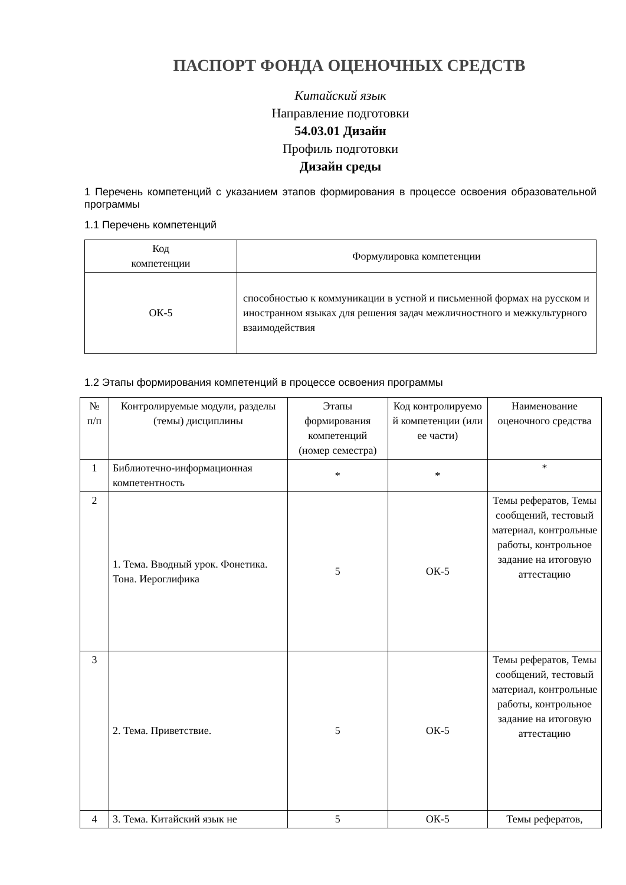ПАСПОРТ ФОНДА ОЦЕНОЧНЫХ СРЕДСТВ
Китайский язык
Направление подготовки
54.03.01 Дизайн
Профиль подготовки
Дизайн среды
1 Перечень компетенций с указанием этапов формирования в процессе освоения образовательной программы
1.1 Перечень компетенций
| Код компетенции | Формулировка компетенции |
| --- | --- |
| ОК-5 | способностью к коммуникации в устной и письменной формах на русском и иностранном языках для решения задач межличностного и межкультурного взаимодействия |
1.2 Этапы формирования компетенций в процессе освоения программы
| № п/п | Контролируемые модули, разделы (темы) дисциплины | Этапы формирования компетенций (номер семестра) | Код контролируемо й компетенции (или ее части) | Наименование оценочного средства |
| --- | --- | --- | --- | --- |
| 1 | Библиотечно-информационная компетентность | * | * | * |
| 2 | 1. Тема. Вводный урок. Фонетика. Тона. Иероглифика | 5 | ОК-5 | Темы рефератов, Темы сообщений, тестовый материал, контрольные работы, контрольное задание на итоговую аттестацию |
| 3 | 2. Тема. Приветствие. | 5 | ОК-5 | Темы рефератов, Темы сообщений, тестовый материал, контрольные работы, контрольное задание на итоговую аттестацию |
| 4 | 3. Тема. Китайский язык не | 5 | ОК-5 | Темы рефератов, |